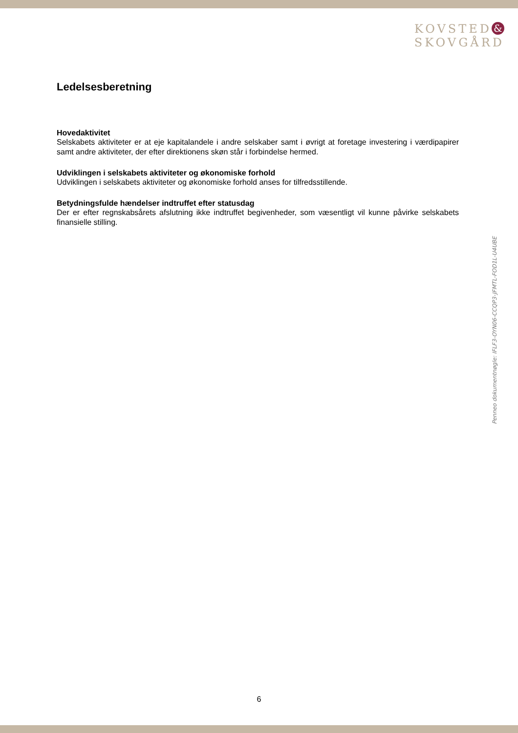KOVSTED &
SKOVGÅRD
Ledelsesberetning
Hovedaktivitet
Selskabets aktiviteter er at eje kapitalandele i andre selskaber samt i øvrigt at foretage investering i værdipapirer samt andre aktiviteter, der efter direktionens skøn står i forbindelse hermed.
Udviklingen i selskabets aktiviteter og økonomiske forhold
Udviklingen i selskabets aktiviteter og økonomiske forhold anses for tilfredsstillende.
Betydningsfulde hændelser indtruffet efter statusdag
Der er efter regnskabsårets afslutning ikke indtruffet begivenheder, som væsentligt vil kunne påvirke selskabets finansielle stilling.
Penneo dokumentnøgle: IFLF3-OYN06-CCQP3-JFMTL-FOD1L-U4UBE
6